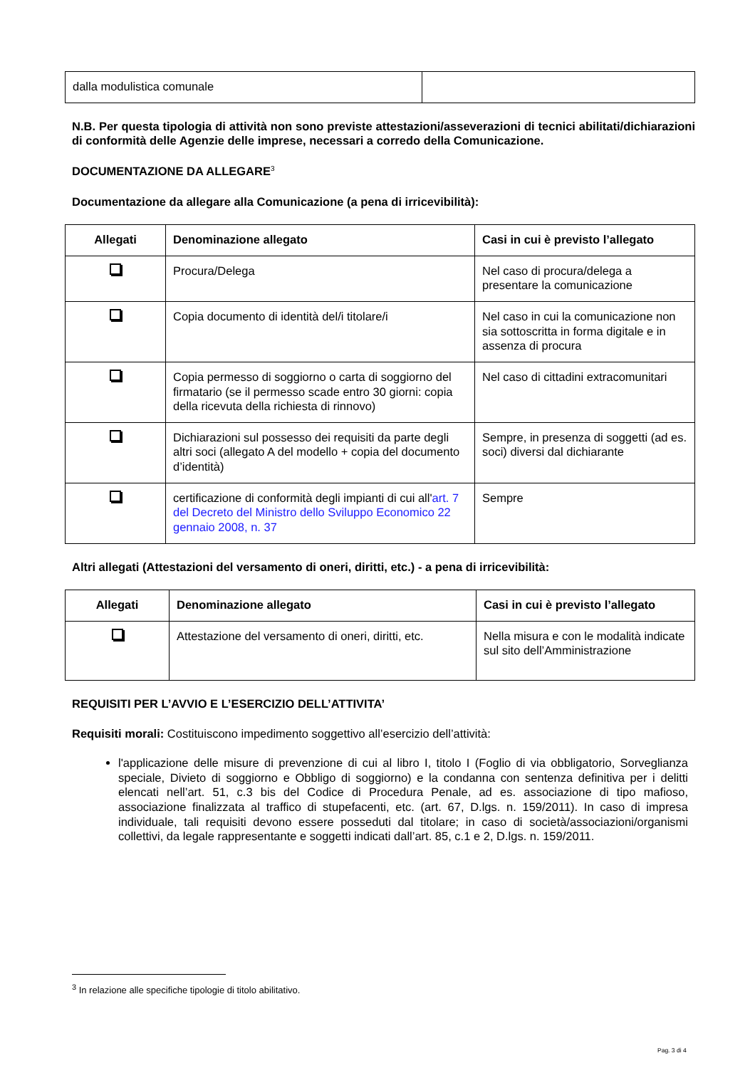| dalla modulistica comunale | |
N.B. Per questa tipologia di attività non sono previste attestazioni/asseverazioni di tecnici abilitati/dichiarazioni di conformità delle Agenzie delle imprese, necessari a corredo della Comunicazione.
DOCUMENTAZIONE DA ALLEGARE<sup>3</sup>
Documentazione da allegare alla Comunicazione (a pena di irricevibilità):
| Allegati | Denominazione allegato | Casi in cui è previsto l’allegato |
| --- | --- | --- |
| | Procura/Delega | Nel caso di procura/delega a presentare la comunicazione |
| | Copia documento di identità del/i titolare/i | Nel caso in cui la comunicazione non sia sottoscritta in forma digitale e in assenza di procura |
| | Copia permesso di soggiorno o carta di soggiorno del firmatario (se il permesso scade entro 30 giorni: copia della ricevuta della richiesta di rinnovo) | Nel caso di cittadini extracomunitari |
| | Dichiarazioni sul possesso dei requisiti da parte degli altri soci (allegato A del modello + copia del documento d’identità) | Sempre, in presenza di soggetti (ad es. soci) diversi dal dichiarante |
| | certificazione di conformità degli impianti di cui all' art. 7 del Decreto del Ministro dello Sviluppo Economico 22 gennaio 2008, n. 37 | Sempre |
Altri allegati (Attestazioni del versamento di oneri, diritti, etc.) - a pena di irricevibilità:
| Allegati | Denominazione allegato | Casi in cui è previsto l’allegato |
| --- | --- | --- |
| | Attestazione del versamento di oneri, diritti, etc. | Nella misura e con le modalità indicate sul sito dell’Amministrazione |
REQUISITI PER L’AVVIO E L’ESERCIZIO DELL’ATTIVITA’
Requisiti morali: Costituiscono impedimento soggettivo all’esercizio dell’attività:
l'applicazione delle misure di prevenzione di cui al libro I, titolo I (Foglio di via obbligatorio, Sorveglianza speciale, Divieto di soggiorno e Obbligo di soggiorno) e la condanna con sentenza definitiva per i delitti elencati nell’art. 51, c.3 bis del Codice di Procedura Penale, ad es. associazione di tipo mafioso, associazione finalizzata al traffico di stupefacenti, etc. (art. 67, D.lgs. n. 159/2011). In caso di impresa individuale, tali requisiti devono essere posseduti dal titolare; in caso di società/associazioni/organismi collettivi, da legale rappresentante e soggetti indicati dall’art. 85, c.1 e 2, D.lgs. n. 159/2011.
<sup>3</sup> In relazione alle specifiche tipologie di titolo abilitativo.
Pag. 3 di 4